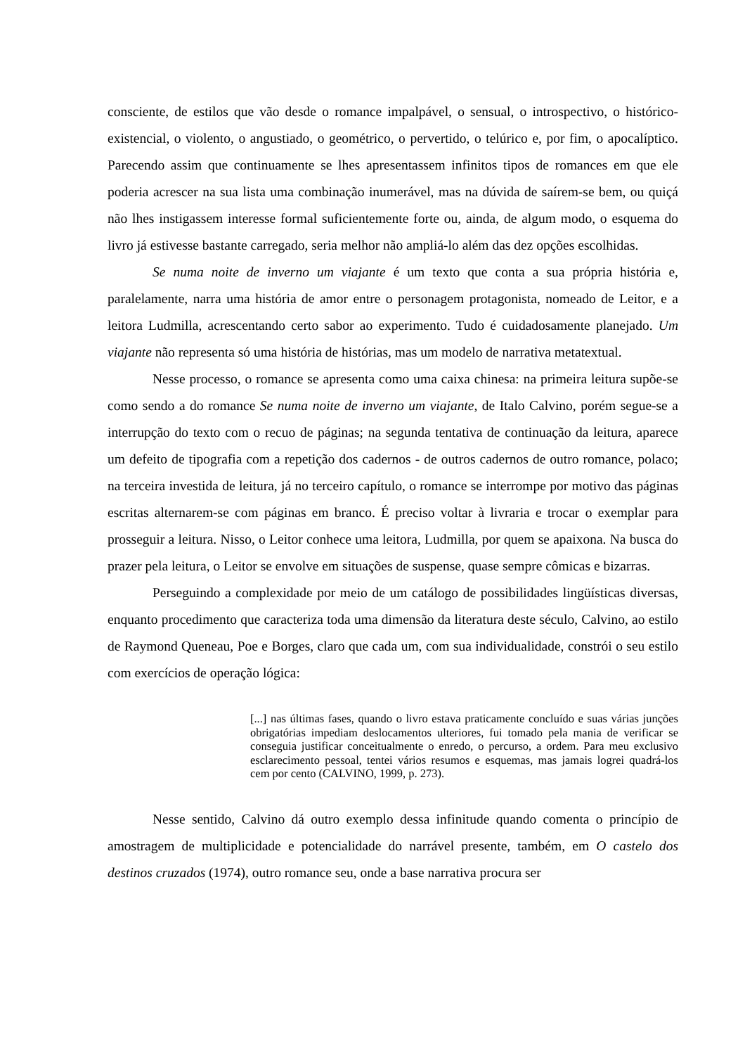consciente, de estilos que vão desde o romance impalpável, o sensual, o introspectivo, o histórico-existencial, o violento, o angustiado, o geométrico, o pervertido, o telúrico e, por fim, o apocalíptico. Parecendo assim que continuamente se lhes apresentassem infinitos tipos de romances em que ele poderia acrescer na sua lista uma combinação inumerável, mas na dúvida de saírem-se bem, ou quiçá não lhes instigassem interesse formal suficientemente forte ou, ainda, de algum modo, o esquema do livro já estivesse bastante carregado, seria melhor não ampliá-lo além das dez opções escolhidas.
Se numa noite de inverno um viajante é um texto que conta a sua própria história e, paralelamente, narra uma história de amor entre o personagem protagonista, nomeado de Leitor, e a leitora Ludmilla, acrescentando certo sabor ao experimento. Tudo é cuidadosamente planejado. Um viajante não representa só uma história de histórias, mas um modelo de narrativa metatextual.
Nesse processo, o romance se apresenta como uma caixa chinesa: na primeira leitura supõe-se como sendo a do romance Se numa noite de inverno um viajante, de Italo Calvino, porém segue-se a interrupção do texto com o recuo de páginas; na segunda tentativa de continuação da leitura, aparece um defeito de tipografia com a repetição dos cadernos - de outros cadernos de outro romance, polaco; na terceira investida de leitura, já no terceiro capítulo, o romance se interrompe por motivo das páginas escritas alternarem-se com páginas em branco. É preciso voltar à livraria e trocar o exemplar para prosseguir a leitura. Nisso, o Leitor conhece uma leitora, Ludmilla, por quem se apaixona. Na busca do prazer pela leitura, o Leitor se envolve em situações de suspense, quase sempre cômicas e bizarras.
Perseguindo a complexidade por meio de um catálogo de possibilidades lingüísticas diversas, enquanto procedimento que caracteriza toda uma dimensão da literatura deste século, Calvino, ao estilo de Raymond Queneau, Poe e Borges, claro que cada um, com sua individualidade, constrói o seu estilo com exercícios de operação lógica:
[...] nas últimas fases, quando o livro estava praticamente concluído e suas várias junções obrigatórias impediam deslocamentos ulteriores, fui tomado pela mania de verificar se conseguia justificar conceitualmente o enredo, o percurso, a ordem. Para meu exclusivo esclarecimento pessoal, tentei vários resumos e esquemas, mas jamais logrei quadrá-los cem por cento (CALVINO, 1999, p. 273).
Nesse sentido, Calvino dá outro exemplo dessa infinitude quando comenta o princípio de amostragem de multiplicidade e potencialidade do narrável presente, também, em O castelo dos destinos cruzados (1974), outro romance seu, onde a base narrativa procura ser